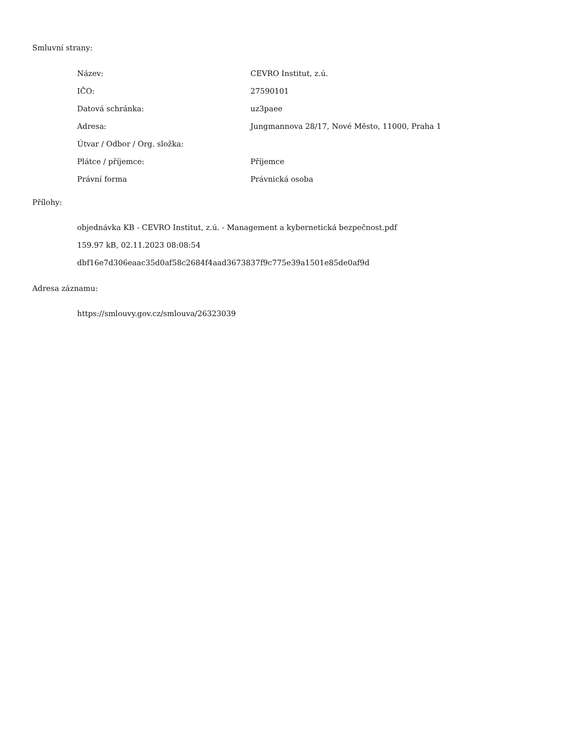Smluvní strany:
| Název: | CEVRO Institut, z.ú. |
| IČO: | 27590101 |
| Datová schránka: | uz3paee |
| Adresa: | Jungmannova 28/17, Nové Město, 11000, Praha 1 |
| Útvar / Odbor / Org. složka: | |
| Plátce / příjemce: | Příjemce |
| Právní forma | Právnická osoba |
Přílohy:
objednávka KB - CEVRO Institut, z.ú. - Management a kybernetická bezpečnost.pdf
159.97 kB, 02.11.2023 08:08:54
dbf16e7d306eaac35d0af58c2684f4aad3673837f9c775e39a1501e85de0af9d
Adresa záznamu:
https://smlouvy.gov.cz/smlouva/26323039